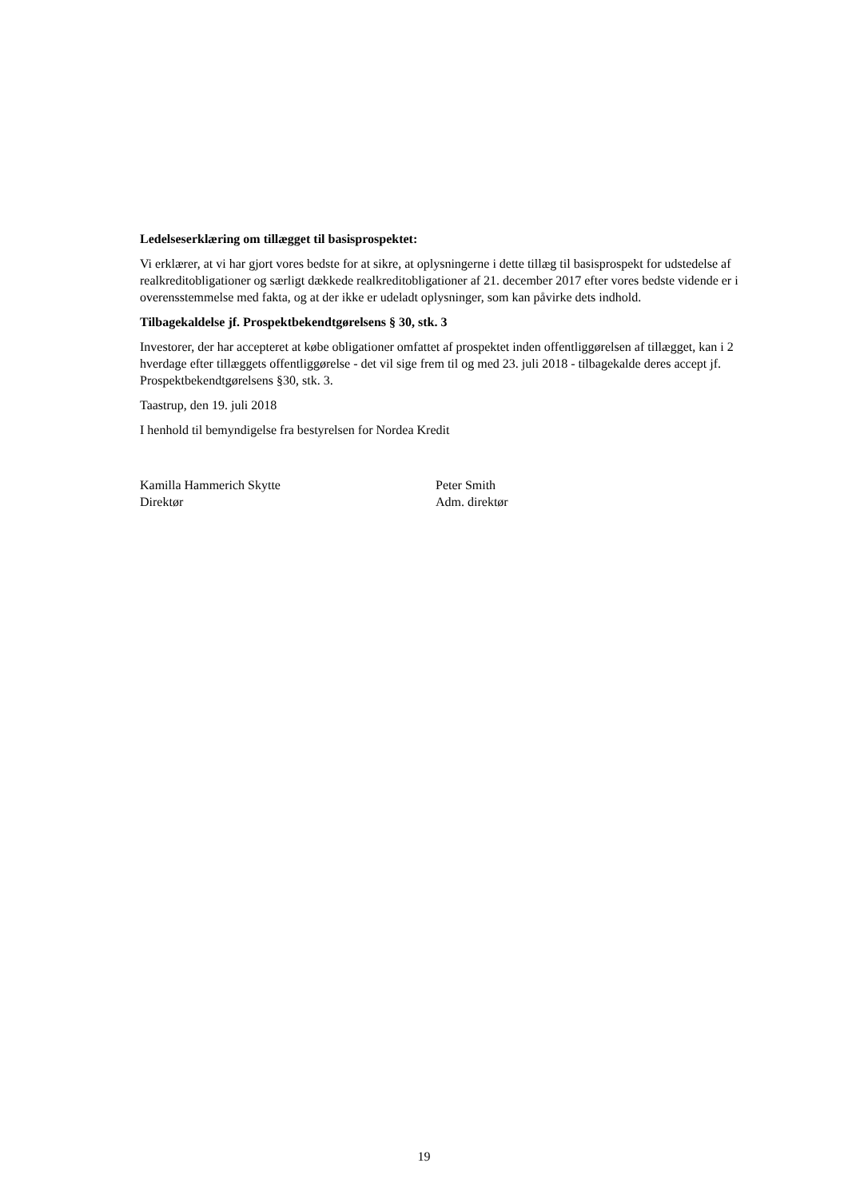Ledelseserklæring om tillægget til basisprospektet:
Vi erklærer, at vi har gjort vores bedste for at sikre, at oplysningerne i dette tillæg til basisprospekt for udstedelse af realkreditobligationer og særligt dækkede realkreditobligationer af 21. december 2017 efter vores bedste vidende er i overensstemmelse med fakta, og at der ikke er udeladt oplysninger, som kan påvirke dets indhold.
Tilbagekaldelse jf. Prospektbekendtgørelsens § 30, stk. 3
Investorer, der har accepteret at købe obligationer omfattet af prospektet inden offentliggørelsen af tillægget, kan i 2 hverdage efter tillæggets offentliggørelse - det vil sige frem til og med 23. juli 2018 - tilbagekalde deres accept jf. Prospektbekendtgørelsens §30, stk. 3.
Taastrup, den 19. juli 2018
I henhold til bemyndigelse fra bestyrelsen for Nordea Kredit
Kamilla Hammerich Skytte
Direktør
Peter Smith
Adm. direktør
19